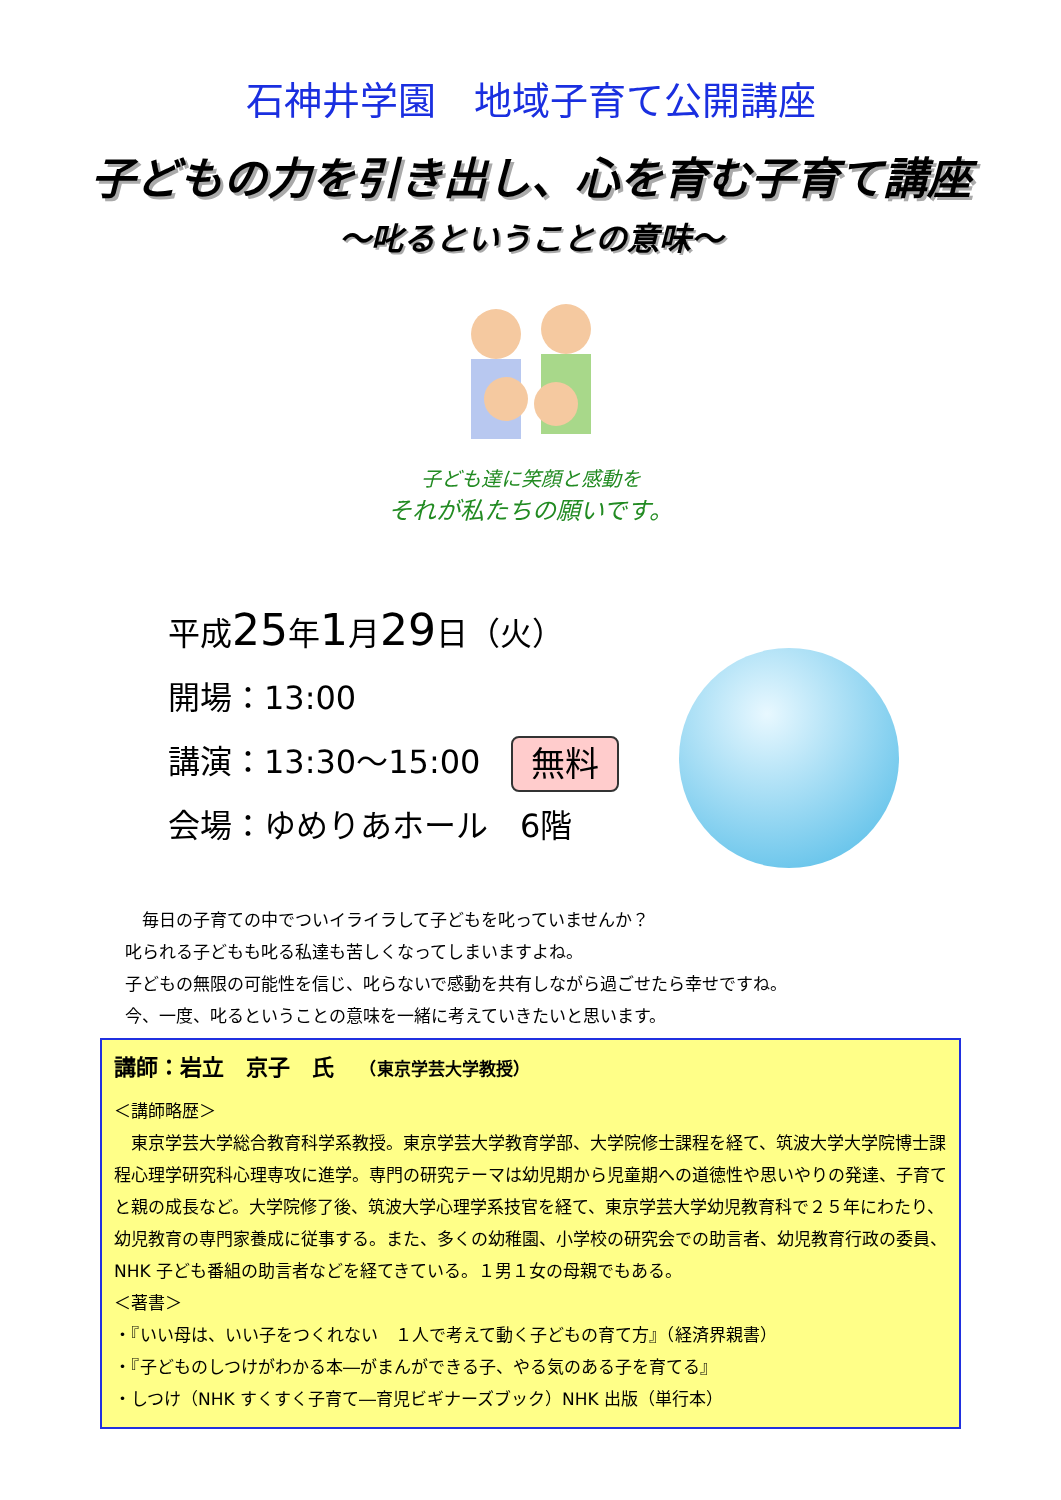石神井学園　地域子育て公開講座
子どもの力を引き出し、心を育む子育て講座
～叱るということの意味～
子ども達に笑顔と感動を
それが私たちの願いです。
平成25年1月29日（火）
開場：13:00
講演：13:30～15:00 無料
会場：ゆめりあホール　6階
　毎日の子育ての中でついイライラして子どもを叱っていませんか？
叱られる子どもも叱る私達も苦しくなってしまいますよね。
子どもの無限の可能性を信じ、叱らないで感動を共有しながら過ごせたら幸せですね。
今、一度、叱るということの意味を一緒に考えていきたいと思います。
講師：岩立　京子　氏　　（東京学芸大学教授）
＜講師略歴＞
　東京学芸大学総合教育科学系教授。東京学芸大学教育学部、大学院修士課程を経て、筑波大学大学院博士課程心理学研究科心理専攻に進学。専門の研究テーマは幼児期から児童期への道徳性や思いやりの発達、子育てと親の成長など。大学院修了後、筑波大学心理学系技官を経て、東京学芸大学幼児教育科で２５年にわたり、幼児教育の専門家養成に従事する。また、多くの幼稚園、小学校の研究会での助言者、幼児教育行政の委員、NHK 子ども番組の助言者などを経てきている。１男１女の母親でもある。
＜著書＞
・『いい母は、いい子をつくれない　１人で考えて動く子どもの育て方』（経済界親書）
・『子どものしつけがわかる本―がまんができる子、やる気のある子を育てる』
・しつけ（NHK すくすく子育て―育児ビギナーズブック）NHK 出版（単行本）